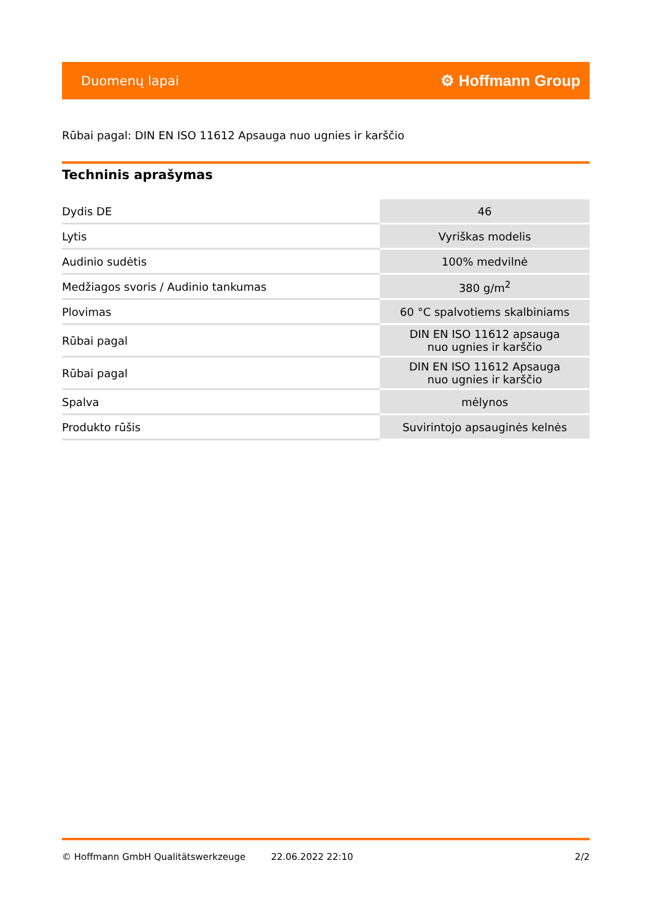Duomenų lapai ⚙ Hoffmann Group
Rūbai pagal: DIN EN ISO 11612 Apsauga nuo ugnies ir karščio
Techninis aprašymas
| Dydis DE | 46 |
| Lytis | Vyriškas modelis |
| Audinio sudėtis | 100% medvilnė |
| Medžiagos svoris / Audinio tankumas | 380 g/m<sup>2</sup> |
| Plovimas | 60 °C spalvotiems skalbiniams |
| Rūbai pagal | DIN EN ISO 11612 apsauga nuo ugnies ir karščio |
| Rūbai pagal | DIN EN ISO 11612 Apsauga nuo ugnies ir karščio |
| Spalva | mėlynos |
| Produkto rūšis | Suvirintojo apsauginės kelnės |
© Hoffmann GmbH Qualitätswerkzeuge 22.06.2022 22:10 2/2